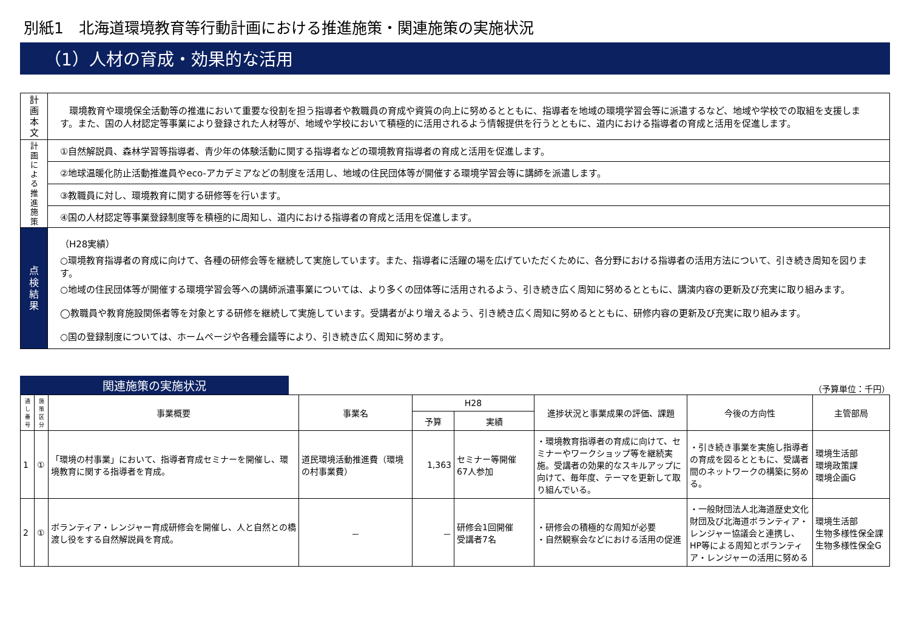別紙1　北海道環境教育等行動計画における推進施策・関連施策の実施状況
（1）人材の育成・効果的な活用
| 計画本文 | 環境教育や環境保全活動等の推進において重要な役割を担う指導者や教職員の育成や資質の向上に努めるとともに、指導者を地域の環境学習会等に派遣するなど、地域や学校での取組を支援します。また、国の人材認定等事業により登録された人材等が、地域や学校において積極的に活用されるよう情報提供を行うとともに、道内における指導者の育成と活用を促進します。 |
| 計画による推進施策 | ①自然解説員、森林学習等指導者、青少年の体験活動に関する指導者などの環境教育指導者の育成と活用を促進します。 |
| | ②地球温暖化防止活動推進員やeco-アカデミアなどの制度を活用し、地域の住民団体等が開催する環境学習会等に講師を派遣します。 |
| | ③教職員に対し、環境教育に関する研修等を行います。 |
| | ④国の人材認定等事業登録制度等を積極的に周知し、道内における指導者の育成と活用を促進します。 |
| 点検結果 | （H28実績） ○環境教育指導者の育成に向けて、各種の研修会等を継続して実施しています。また、指導者に活躍の場を広げていただくために、各分野における指導者の活用方法について、引き続き周知を図ります。 ○地域の住民団体等が開催する環境学習会等への講師派遣事業については、より多くの団体等に活用されるよう、引き続き広く周知に努めるとともに、講演内容の更新及び充実に取り組みます。 ◯教職員や教育施設関係者等を対象とする研修を継続して実施しています。受講者がより増えるよう、引き続き広く周知に努めるとともに、研修内容の更新及び充実に取り組みます。 ○国の登録制度については、ホームページや各種会議等により、引き続き広く周知に努めます。 |
関連施策の実施状況
（予算単位：千円）
| 通し番号 | 施策区分 | 事業概要 | 事業名 | H28 | | 進捗状況と事業成果の評価、課題 | 今後の方向性 | 主管部局 |
| --- | --- | --- | --- | --- | --- | --- | --- | --- |
| | | | | 予算 | 実績 | | | |
| 1 | ① | 「環境の村事業」において、指導者育成セミナーを開催し、環境教育に関する指導者を育成。 | 道民環境活動推進費（環境の村事業費） | 1,363 | セミナー等開催 67人参加 | ・環境教育指導者の育成に向けて、セミナーやワークショップ等を継続実施。受講者の効果的なスキルアップに向けて、毎年度、テーマを更新して取り組んでいる。 | ・引き続き事業を実施し指導者の育成を図るとともに、受講者間のネットワークの構築に努める。 | 環境生活部 環境政策課 環境企画G |
| 2 | ① | ボランティア・レンジャー育成研修会を開催し、人と自然との橋渡し役をする自然解説員を育成。 | － | － | 研修会1回開催 受講者7名 | ・研修会の積極的な周知が必要 ・自然観察会などにおける活用の促進 | ・一般財団法人北海道歴史文化財団及び北海道ボランティア・レンジャー協議会と連携し、HP等による周知とボランティア・レンジャーの活用に努める | 環境生活部 生物多様性保全課 生物多様性保全G |